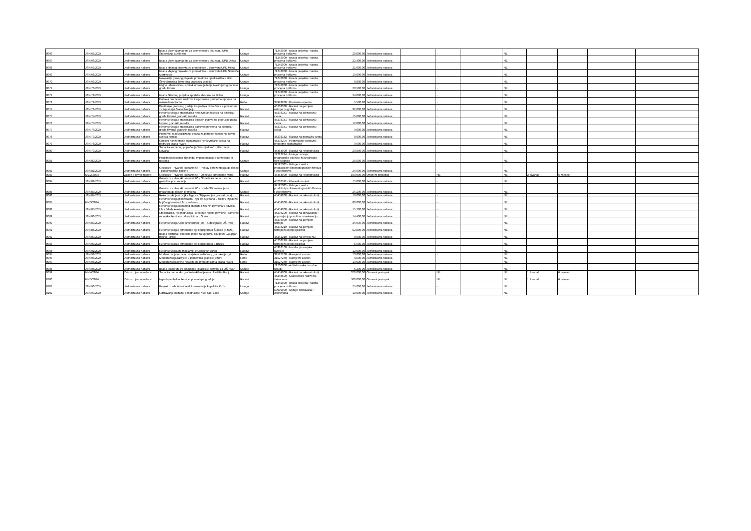| 0066 | JSN/65/2024 | Jednostavna nabava | Izrada glavnog projekta za prometnicu u obuhvatu UPU Stanovanja u zelenilu | Usluge | 71242000 - Izrada projekta i nacrta, procjena troškova | 20.000,00 | Jednostavna nabava | | - | | NE | | | | |
| 0067 | JSN/66/2024 | Jednostavna nabava | Izrada glavnog projekta za prometnicu u obuhvatu UPU Dolac | Usluge | 71242000 - Izrada projekta i nacrta, procjena troškova | 22.400,00 | Jednostavna nabava | | - | | NE | | | | |
| 0068 | JSN/67/2024 | Jednostavna nabava | Izrada idejnog projekta za prometnice u obuhvatu UPU Milna | Usluge | 71242000 - Izrada projekta i nacrta, procjena troškova | 21.000,00 | Jednostavna nabava | | - | | NE | | | | |
| 0069 | JSN/68/2024 | Jednostavna nabava | Izrada idejnog projekta za prometnice u obuhvatu UPU Stanišće Martinovik | Usluge | 71242000 - Izrada projekta i nacrta, procjena troškova | 19.000,00 | Jednostavna nabava | | - | | NE | | | | |
| 0070 | JSN/69/2024 | Jednostavna nabava | Novelacija glavnog projekta prometnice i parkirališta u Ulici Šime Buzolića Tome (iza gradskog groblja) | Usluge | 71242000 - Izrada projekta i nacrta, procjena troškova | 8.800,00 | Jednostavna nabava | | - | | NE | | | | |
| 0071 | JSN/70/2024 | Jednostavna nabava | Idejno urbanističko - arhitektonsko rješenje Avelinijevog parka u gradu Hvaru | Usluge | 71242000 - Izrada projekta i nacrta, procjena troškova | 20.500,00 | Jednostavna nabava | | - | | NE | | | | |
| 0072 | JSN/71/2024 | Jednostavna nabava | Izrada Glavnog projekta sportske dvorane na Dolcu | Usluge | 71242000 - Izrada projekta i nacrta, procjena troškova | 24.000,00 | Jednostavna nabava | | - | | NE | | | | |
| 0073 | JSN/72/2024 | Jednostavna nabava | Dobava prometnih znakova i sigurnosne prometne opreme na raznim lokacijama | Robe | 34928000 - Prometna oprema | 5.500,00 | Jednostavna nabava | | - | | NE | | | | |
| 0074 | JSN/73/2024 | Jednostavna nabava | Proširenje gradskog groblja i izgradnja mrtvačnice s prostorom za ispraćaj u Svetoj Nedjelji | Radovi | 45236300 - Radovi na gornjem ustroju za groblja | 32.000,00 | Jednostavna nabava | | - | | NE | | | | |
| 0075 | JSN/74/2024 | Jednostavna nabava | Rekonstrukcija i stabilizacija nerazvrstanih cesta na području grada Hvara i gradskih naselja | Radovi | 45233141 - Radovi na održavanju cesta | 15.000,00 | Jednostavna nabava | | - | | NE | | | | |
| 0076 | JSN/75/2024 | Jednostavna nabava | Rekonstrukcija i stabilizacija poljskih puteva na području grada Hvara i gradskih naselja | Radovi | 45233141 - Radovi na održavanju cesta | 12.000,00 | Jednostavna nabava | | - | | NE | | | | |
| 0077 | JSN/76/2024 | Jednostavna nabava | Rekonstrukcija i stabilizacija parkirnih površina na području grada Hvara i gradskih naselja | Radovi | 45233141 - Radovi na održavanju cesta | 9.000,00 | Jednostavna nabava | | - | | NE | | | | |
| 0078 | JSN/77/2024 | Jednostavna nabava | Pripremni radovi izdizanja okana za potrebe nanošenja novih slojeva kolnika | Radovi | 45233142 - Radovi na popravku cesta | 8.000,00 | Jednostavna nabava | | - | | NE | | | | |
| 0079 | JSN/78/2024 | Jednostavna nabava | Obnova horizontalne signalizacije nerazvrstanih cesta na području grada Hvara | Radovi | 45233294 - Postavljanje cestovne prometne signalizacije | 9.600,00 | Jednostavna nabava | | - | | NE | | | | |
| 0080 | JSN/79/2024 | Jednostavna nabava | Sanacija kamenog popločenja "inkunjadure" u Ulici Jurja Novaka | Radovi | 45454000 - Radovi na rekonstrukciji | 20.800,00 | Jednostavna nabava | | - | | NE | | | | |
| 0081 | JSN/80/2024 | Jednostavna nabava | Posjetiteljski centar Rotonda- impementacija i održavanje IT rješenja | Usluge | 72212224 - Usluge razvoja programske podrške za uređivanje web-stranice | 25.000,00 | Jednostavna nabava | | - | | NE | | | | |
| 0082 | JSN/81/2024 | Jednostavna nabava | Geostaza - Hvarski tsunamit 66 - Postav i prezentacija geološko - paleontološke baštine | Usluge | 92112000 - Usluge u vezi s produkcijom kinematografskih filmova i videofilmova | 26.600,00 | Jednostavna nabava | | - | | NE | | | | |
| 0083 | MV/2/2024 | Zakon o javnoj nabavi | Geostaza - Hvarski tsunamit 66 - Obnova i opremanje Mlina | Radovi | 45454000 - Radovi na rekonstrukciji | 190.000,00 | Otvoreni postupak | | NE | | NE | 2. kvartal | 6 mjeseci | | |
| 0084 | JSN/82/2024 | Jednostavna nabava | Geostaza - Hvarski tsunamit 66 - Obrada kamena u svrhu geološke prezentacije | Radovi | 45262511 - Klesarski radovi | 15.000,00 | Jednostavna nabava | | - | | NE | | | | |
| 0085 | JSN/83/2024 | Jednostavna nabava | Geostaza - Hvarski tsunamit 66 - Izrada 3D animacije sa prikazom geoloških promjena | Usluge | 92112000 - Usluge u vezi s produkcijom kinematografskih filmova i videofilmova | 26.200,00 | Jednostavna nabava | | - | | NE | | | | |
| 0086 | JSN/84/2024 | Jednostavna nabava | Rekonstrukcija odvojka Trga sv. Stjepana (uz gradski park) | Radovi | 45454000 - Radovi na rekonstrukciji | 16.000,00 | Jednostavna nabava | | - | | NE | | | | |
| 0087 | MV/3/2024 | Jednostavna nabava | Rekonstrukcija pločnika na Trgu sv. Stjepana u sklopu izgradnje bujičnog kanala (I faza radova) | Radovi | 45454000 - Radovi na rekonstrukciji | 80.000,00 | Jednostavna nabava | | - | | NE | | | | |
| 0088 | JSN/85/2024 | Jednostavna nabava | Rekonstrukcija kamenog stubišta i zelenih površina u odvojku Ulice Vlade Avelinija | Radovi | 45454000 - Radovi na rekonstrukciji | 15.200,00 | Jednostavna nabava | | - | | NE | | | | |
| 0089 | JSN/86/2024 | Jednostavna nabava | Stabilizacija, rekonstrukcija i uređenje hodne površine i kamenih rubnjaka šetnice s odmorištima u Šumici | Radovi | 45236290 - Radovi na obnavljanju i popravljanju površina za rekreaciju | 14.400,00 | Jednostavna nabava | | - | | NE | | | | |
| 0090 | JSN/87/2024 | Jednostavna nabava | Rekonstrukcija Ulice kroz Burak ( od TS do zgrade OŠ Hvar) | Radovi | 45236000 - Radovi na gornjem ustroju | 36.936,00 | Jednostavna nabava | | - | | NE | | | | |
| 0091 | JSN/88/2024 | Jednostavna nabava | Rekonstrukcija i opremanje dječjeg igrališta Šumica (II faza) | Radovi | 45236210 - Radovi na gornjem ustroju za dječja igrališta | 52.800,00 | Jednostavna nabava | | - | | NE | | | | |
| 0092 | JSN/89/2024 | Jednostavna nabava | Izrada pristupa i temeljne ploče za ugradnju skulpture „Zagrljaj“ pokraj Fortice | Radovi | 45262210 - Radovi na temeljenju | 8.000,00 | Jednostavna nabava | | - | | NE | | | | |
| 0093 | JSN/90/2024 | Jednostavna nabava | Rekonstrukcija i opremanje dječjeg igrališta u Brusju | Radovi | 45236210 - Radovi na gornjem ustroju za dječja igrališta | 5.600,00 | Jednostavna nabava | | - | | NE | | | | |
| 0094 | JSN/91/2024 | Jednostavna nabava | Rekonstrukcija podnih lampi u Ulici kroz Burak | Radovi | 45316100 - Instalacija vanjske rasvjete | 12.000,00 | Jednostavna nabava | | - | | NE | | | | |
| 0095 | JSN/92/2024 | Jednostavna nabava | Modernizacija urbane rasvjete u zaštićenoj gradskoj jezgri | Robe | 31527260 - Rasvjetni sustavi | 13.000,00 | Jednostavna nabava | | - | | NE | | | | |
| 0096 | JSN/93/2024 | Jednostavna nabava | Modernizacija rasvjete u parkovima gradske jezgre | Robe | 31527260 - Rasvjetni sustavi | 4.500,00 | Jednostavna nabava | | - | | NE | | | | |
| 0097 | JSN/94/2024 | Jednostavna nabava | Modernizacija javne rasvjete na prometnicama grada Hvara | Robe | 31527260 - Rasvjetni sustavi | 13.000,00 | Jednostavna nabava | | - | | NE | | | | |
| 0098 | JSN/95/2024 | Jednostavna nabava | Izrada elaborata za ishođenje lokacijske dozvole za OŠ Hvar | Usluge | 71200000 - Arhitektonske i srodne usluge | 5.300,00 | Jednostavna nabava | | - | | NE | | | | |
| 0099 | MV/4/2024 | Zakon o javnoj nabavi | Sanacija pomorsko građevinskih objekata plivališta Bonj | Radovi | 45454000 - Radovi na rekonstrukciji | 320.000,00 | Otvoreni postupak | | NE | | NE | 1. kvartal | 6 mjeseci | | |
| 0100 | MV/5/2024 | Zakon o javnoj nabavi | Izgradnja obalne šetnice, prva etapa gradnje | Radovi | 45246500 - Građevinski radovi na šetnicama | 500.000,00 | Otvoreni postupak | | NE | | NE | 1. kvartal | 6 mjeseci | | |
| 0101 | JSN/96/2024 | Jednostavna nabava | Projekt izrade tehničke dokumentacije kupalište Križa | Usluge | 71242000 - Izrada projekta i nacrta, procjena troškova | 25.000,00 | Jednostavna nabava | | - | | NE | | | | |
| 0102 | JSN/97/2024 | Jednostavna nabava | Održavanje metalne konstrukcije Kule sat i Lođe | Usluge | 50000000 - Usluge popravaka i održavanja | 10.000,00 | Jednostavna nabava | | - | | NE | | | | |